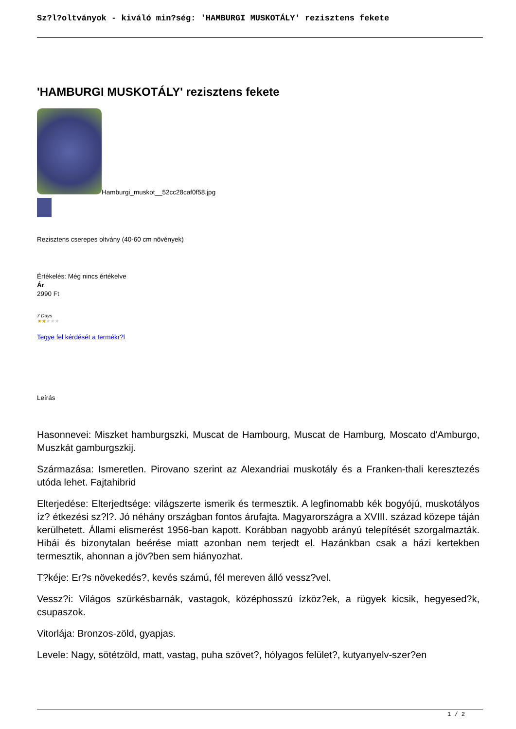Sz?l?oltványok - kiváló min?ség: 'HAMBURGI MUSKOTÁLY' rezisztens fekete
'HAMBURGI MUSKOTÁLY' rezisztens fekete
Hamburgi_muskot__52cc28caf0f58.jpg
Rezisztens cserepes oltvány (40-60 cm növények)
Értékelés: Még nincs értékelve
Ár
2990 Ft
7 Days
★★★★★
Tegye fel kérdését a termékr?l
Leírás
Hasonnevei: Miszket hamburgszki, Muscat de Hambourg, Muscat de Hamburg, Moscato d'Amburgo, Muszkát gamburgszkij.
Származása: Ismeretlen. Pirovano szerint az Alexandriai muskotály és a Franken-thali keresztezés utóda lehet. Fajtahibrid
Elterjedése: Elterjedtsége: világszerte ismerik és termesztik. A legfinomabb kék bogyójú, muskotályos íz? étkezési sz?l?. Jó néhány országban fontos árufajta. Magyarországra a XVIII. század közepe táján kerülhetett. Állami elismerést 1956-ban kapott. Korábban nagyobb arányú telepítését szorgalmazták. Hibái és bizonytalan beérése miatt azonban nem terjedt el. Hazánkban csak a házi kertekben termesztik, ahonnan a jöv?ben sem hiányozhat.
T?kéje: Er?s növekedés?, kevés számú, fél mereven álló vessz?vel.
Vessz?i: Világos szürkésbarnák, vastagok, középhosszú ízköz?ek, a rügyek kicsik, hegyesed?k, csupaszok.
Vitorlája: Bronzos-zöld, gyapjas.
Levele: Nagy, sötétzöld, matt, vastag, puha szövet?, hólyagos felület?, kutyanyelv-szer?en
1 / 2